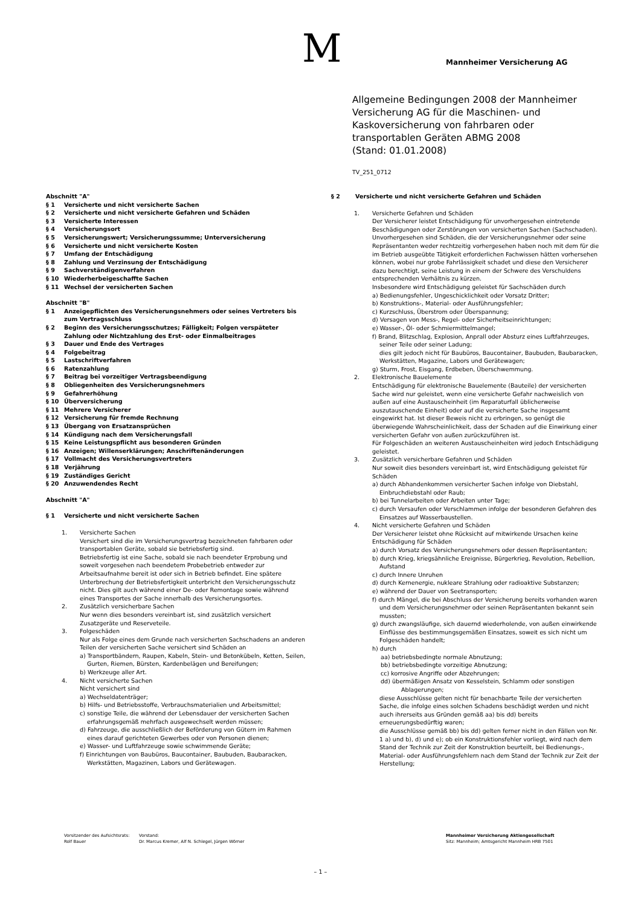M Mannheimer Versicherung AG
Allgemeine Bedingungen 2008 der Mannheimer Versicherung AG für die Maschinen- und Kaskoversicherung von fahrbaren oder transportablen Geräten ABMG 2008
(Stand: 01.01.2008)
TV_251_0712
Abschnitt "A"
§ 1 Versicherte und nicht versicherte Sachen
§ 2 Versicherte und nicht versicherte Gefahren und Schäden
§ 3 Versicherte Interessen
§ 4 Versicherungsort
§ 5 Versicherungswert; Versicherungssumme; Unterversicherung
§ 6 Versicherte und nicht versicherte Kosten
§ 7 Umfang der Entschädigung
§ 8 Zahlung und Verzinsung der Entschädigung
§ 9 Sachverständigenverfahren
§ 10 Wiederherbeigeschaffte Sachen
§ 11 Wechsel der versicherten Sachen
Abschnitt "B"
§ 1 Anzeigepflichten des Versicherungsnehmers oder seines Vertreters bis zum Vertragsschluss
§ 2 Beginn des Versicherungsschutzes; Fälligkeit; Folgen verspäteter Zahlung oder Nichtzahlung des Erst- oder Einmalbeitrages
§ 3 Dauer und Ende des Vertrages
§ 4 Folgebeitrag
§ 5 Lastschriftverfahren
§ 6 Ratenzahlung
§ 7 Beitrag bei vorzeitiger Vertragsbeendigung
§ 8 Obliegenheiten des Versicherungsnehmers
§ 9 Gefahrerhöhung
§ 10 Überversicherung
§ 11 Mehrere Versicherer
§ 12 Versicherung für fremde Rechnung
§ 13 Übergang von Ersatzansprüchen
§ 14 Kündigung nach dem Versicherungsfall
§ 15 Keine Leistungspflicht aus besonderen Gründen
§ 16 Anzeigen; Willenserklärungen; Anschriftenänderungen
§ 17 Vollmacht des Versicherungsvertreters
§ 18 Verjährung
§ 19 Zuständiges Gericht
§ 20 Anzuwendendes Recht
Abschnitt "A"
§ 1 Versicherte und nicht versicherte Sachen
1. Versicherte Sachen
Versichert sind die im Versicherungsvertrag bezeichneten fahrbaren oder transportablen Geräte, sobald sie betriebsfertig sind.
Betriebsfertig ist eine Sache, sobald sie nach beendeter Erprobung und soweit vorgesehen nach beendetem Probebetrieb entweder zur Arbeitsaufnahme bereit ist oder sich in Betrieb befindet. Eine spätere Unterbrechung der Betriebsfertigkeit unterbricht den Versicherungsschutz nicht. Dies gilt auch während einer De- oder Remontage sowie während eines Transportes der Sache innerhalb des Versicherungsortes.
2. Zusätzlich versicherbare Sachen
Nur wenn dies besonders vereinbart ist, sind zusätzlich versichert Zusatzgeräte und Reserveteile.
3. Folgeschäden
Nur als Folge eines dem Grunde nach versicherten Sachschadens an anderen Teilen der versicherten Sache versichert sind Schäden an
a) Transportbändern, Raupen, Kabeln, Stein- und Betonkübeln, Ketten, Seilen, Gurten, Riemen, Bürsten, Kardenbelägen und Bereifungen;
b) Werkzeuge aller Art.
4. Nicht versicherte Sachen
Nicht versichert sind
a) Wechseldatenträger;
b) Hilfs- und Betriebsstoffe, Verbrauchsmaterialien und Arbeitsmittel;
c) sonstige Teile, die während der Lebensdauer der versicherten Sachen erfahrungsgemäß mehrfach ausgewechselt werden müssen;
d) Fahrzeuge, die ausschließlich der Beförderung von Gütern im Rahmen eines darauf gerichteten Gewerbes oder von Personen dienen;
e) Wasser- und Luftfahrzeuge sowie schwimmende Geräte;
f) Einrichtungen von Baubüros, Baucontainer, Baubuden, Baubaracken, Werkstätten, Magazinen, Labors und Gerätewagen.
§ 2 Versicherte und nicht versicherte Gefahren und Schäden
1. Versicherte Gefahren und Schäden
Der Versicherer leistet Entschädigung für unvorhergesehen eintretende Beschädigungen oder Zerstörungen von versicherten Sachen (Sachschaden). Unvorhergesehen sind Schäden, die der Versicherungsnehmer oder seine Repräsentanten weder rechtzeitig vorhergesehen haben noch mit dem für die im Betrieb ausgeübte Tätigkeit erforderlichen Fachwissen hätten vorhersehen können, wobei nur grobe Fahrlässigkeit schadet und diese den Versicherer dazu berechtigt, seine Leistung in einem der Schwere des Verschuldens entsprechenden Verhältnis zu kürzen.
Insbesondere wird Entschädigung geleistet für Sachschäden durch
a) Bedienungsfehler, Ungeschicklichkeit oder Vorsatz Dritter;
b) Konstruktions-, Material- oder Ausführungsfehler;
c) Kurzschluss, Überstrom oder Überspannung;
d) Versagen von Mess-, Regel- oder Sicherheitseinrichtungen;
e) Wasser-, Öl- oder Schmiermittelmangel;
f) Brand, Blitzschlag, Explosion, Anprall oder Absturz eines Luftfahrzeuges, seiner Teile oder seiner Ladung;
dies gilt jedoch nicht für Baubüros, Baucontainer, Baubuden, Baubaracken, Werkstätten, Magazine, Labors und Gerätewagen;
g) Sturm, Frost, Eisgang, Erdbeben, Überschwemmung.
2. Elektronische Bauelemente
Entschädigung für elektronische Bauelemente (Bauteile) der versicherten Sache wird nur geleistet, wenn eine versicherte Gefahr nachweislich von außen auf eine Austauscheinheit (im Reparaturfall üblicherweise auszutauschende Einheit) oder auf die versicherte Sache insgesamt eingewirkt hat. Ist dieser Beweis nicht zu erbringen, so genügt die überwiegende Wahrscheinlichkeit, dass der Schaden auf die Einwirkung einer versicherten Gefahr von außen zurückzuführen ist.
Für Folgeschäden an weiteren Austauscheinheiten wird jedoch Entschädigung geleistet.
3. Zusätzlich versicherbare Gefahren und Schäden
Nur soweit dies besonders vereinbart ist, wird Entschädigung geleistet für Schäden
a) durch Abhandenkommen versicherter Sachen infolge von Diebstahl, Einbruchdiebstahl oder Raub;
b) bei Tunnelarbeiten oder Arbeiten unter Tage;
c) durch Versaufen oder Verschlammen infolge der besonderen Gefahren des Einsatzes auf Wasserbaustellen.
4. Nicht versicherte Gefahren und Schäden
Der Versicherer leistet ohne Rücksicht auf mitwirkende Ursachen keine Entschädigung für Schäden
a) durch Vorsatz des Versicherungsnehmers oder dessen Repräsentanten;
b) durch Krieg, kriegsähnliche Ereignisse, Bürgerkrieg, Revolution, Rebellion, Aufstand
c) durch Innere Unruhen
d) durch Kernenergie, nukleare Strahlung oder radioaktive Substanzen;
e) während der Dauer von Seetransporten;
f) durch Mängel, die bei Abschluss der Versicherung bereits vorhanden waren und dem Versicherungsnehmer oder seinen Repräsentanten bekannt sein mussten;
g) durch zwangsläufige, sich dauernd wiederholende, von außen einwirkende Einflüsse des bestimmungsgemäßen Einsatzes, soweit es sich nicht um Folgeschäden handelt;
h) durch
aa) betriebsbedingte normale Abnutzung;
bb) betriebsbedingte vorzeitige Abnutzung;
cc) korrosive Angriffe oder Abzehrungen;
dd) übermäßigen Ansatz von Kesselstein, Schlamm oder sonstigen Ablagerungen;
diese Ausschlüsse gelten nicht für benachbarte Teile der versicherten Sache, die infolge eines solchen Schadens beschädigt werden und nicht auch ihrerseits aus Gründen gemäß aa) bis dd) bereits erneuerungsbedürftig waren;
die Ausschlüsse gemäß bb) bis dd) gelten ferner nicht in den Fällen von Nr. 1 a) und b), d) und e); ob ein Konstruktionsfehler vorliegt, wird nach dem Stand der Technik zur Zeit der Konstruktion beurteilt, bei Bedienungs-, Material- oder Ausführungsfehlern nach dem Stand der Technik zur Zeit der Herstellung;
Vorsitzender des Aufsichtsrats:
Rolf Bauer
Vorstand:
Dr. Marcus Kremer, Alf N. Schlegel, Jürgen Wörner
Mannheimer Versicherung Aktiengesellschaft
Sitz: Mannheim; Amtsgericht Mannheim HRB 7501
– 1 –